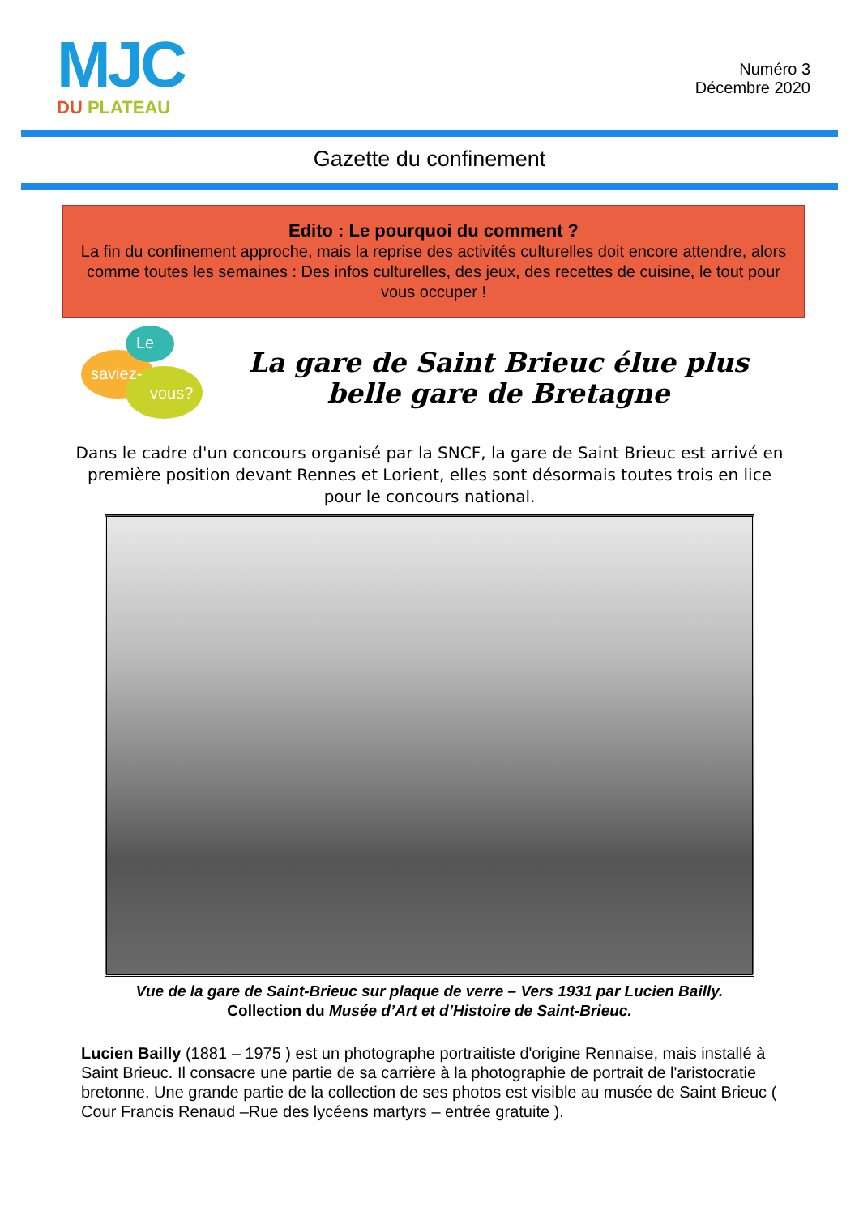MJC
DU PLATEAU
Numéro 3
Décembre 2020
Gazette du confinement
Edito : Le pourquoi du comment ?
La fin du confinement approche, mais la reprise des activités culturelles doit encore attendre, alors comme toutes les semaines : Des infos culturelles, des jeux, des recettes de cuisine, le tout pour vous occuper !
Le
saviez-
vous?
La gare de Saint Brieuc élue plus belle gare de Bretagne
Dans le cadre d'un concours organisé par la SNCF, la gare de Saint Brieuc est arrivé en première position devant Rennes et Lorient, elles sont désormais toutes trois en lice pour le concours national.
Vue de la gare de Saint-Brieuc sur plaque de verre – Vers 1931 par Lucien Bailly.
Collection du Musée d’Art et d’Histoire de Saint-Brieuc.
Lucien Bailly (1881 – 1975 ) est un photographe portraitiste d'origine Rennaise, mais installé à Saint Brieuc. Il consacre une partie de sa carrière à la photographie de portrait de l'aristocratie bretonne. Une grande partie de la collection de ses photos est visible au musée de Saint Brieuc ( Cour Francis Renaud –Rue des lycéens martyrs – entrée gratuite ).